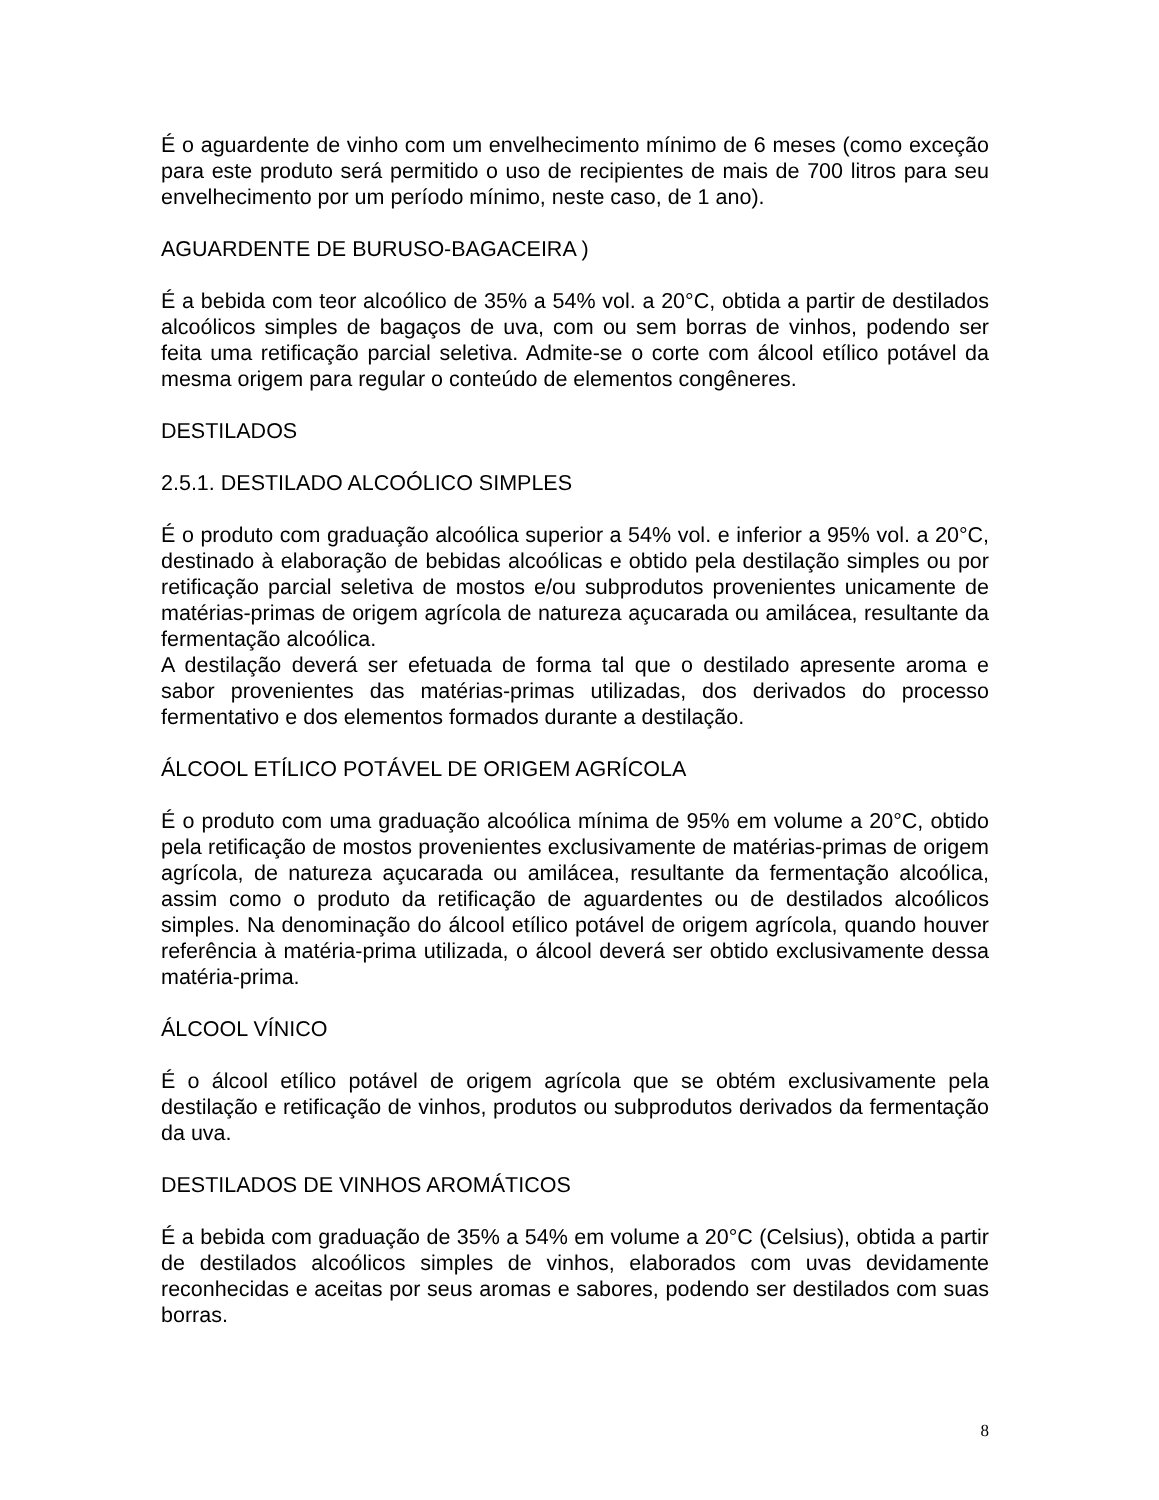É o aguardente de vinho com um envelhecimento mínimo de 6 meses (como exceção para este produto será permitido o uso de recipientes de mais de 700 litros para seu envelhecimento por um período mínimo, neste caso, de 1 ano).
AGUARDENTE DE BURUSO-BAGACEIRA )
É a bebida com teor alcoólico de 35% a 54% vol. a 20°C, obtida a partir de destilados alcoólicos simples de bagaços de uva, com ou sem borras de vinhos, podendo ser feita uma retificação parcial seletiva. Admite-se o corte com álcool etílico potável da mesma origem para regular o conteúdo de elementos congêneres.
DESTILADOS
2.5.1. DESTILADO ALCOÓLICO SIMPLES
É o produto com graduação alcoólica superior a 54% vol. e inferior a 95% vol. a 20°C, destinado à elaboração de bebidas alcoólicas e obtido pela destilação simples ou por retificação parcial seletiva de mostos e/ou subprodutos provenientes unicamente de matérias-primas de origem agrícola de natureza açucarada ou amilácea, resultante da fermentação alcoólica.
A destilação deverá ser efetuada de forma tal que o destilado apresente aroma e sabor provenientes das matérias-primas utilizadas, dos derivados do processo fermentativo e dos elementos formados durante a destilação.
ÁLCOOL ETÍLICO POTÁVEL DE ORIGEM AGRÍCOLA
É o produto com uma graduação alcoólica mínima de 95% em volume a 20°C, obtido pela retificação de mostos provenientes exclusivamente de matérias-primas de origem agrícola, de natureza açucarada ou amilácea, resultante da fermentação alcoólica, assim como o produto da retificação de aguardentes ou de destilados alcoólicos simples. Na denominação do álcool etílico potável de origem agrícola, quando houver referência à matéria-prima utilizada, o álcool deverá ser obtido exclusivamente dessa matéria-prima.
ÁLCOOL VÍNICO
É o álcool etílico potável de origem agrícola que se obtém exclusivamente pela destilação e retificação de vinhos, produtos ou subprodutos derivados da fermentação da uva.
DESTILADOS DE VINHOS AROMÁTICOS
É a bebida com graduação de 35% a 54% em volume a 20°C (Celsius), obtida a partir de destilados alcoólicos simples de vinhos, elaborados com uvas devidamente reconhecidas e aceitas por seus aromas e sabores, podendo ser destilados com suas borras.
8